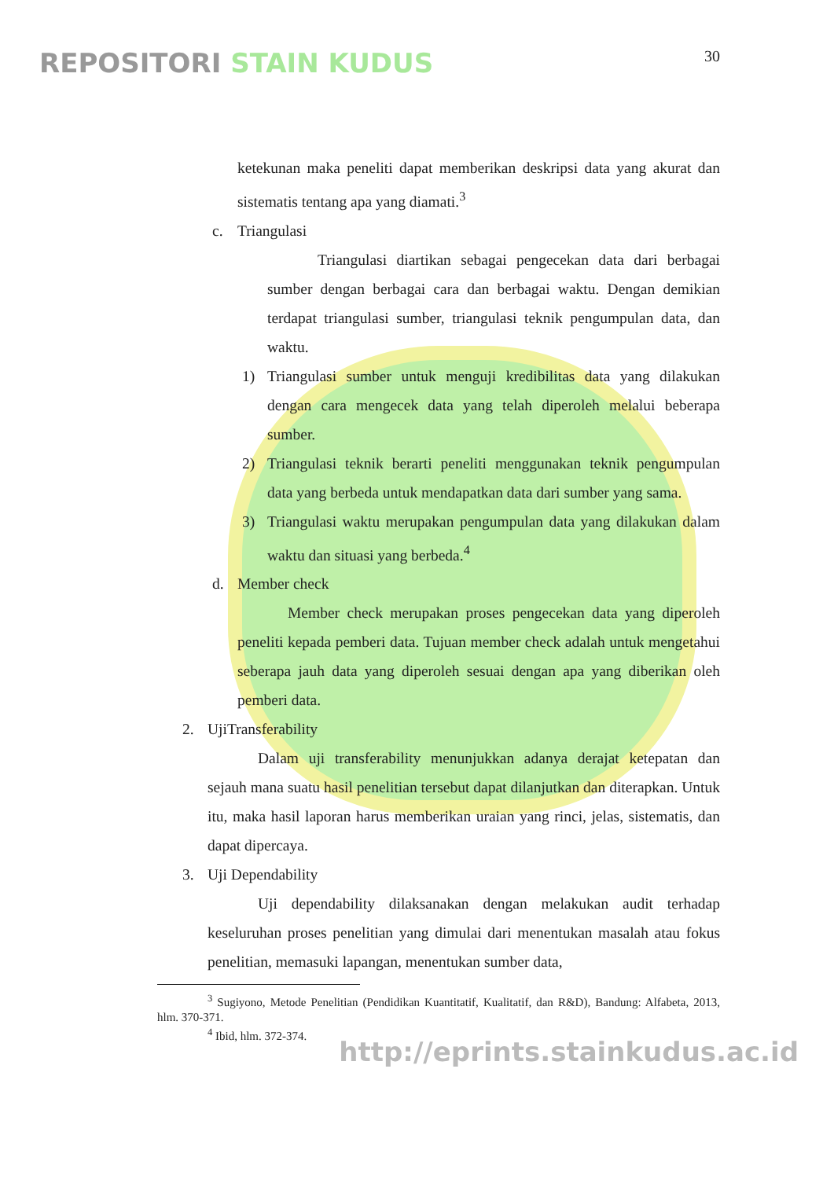REPOSITORI STAIN KUDUS
30
ketekunan maka peneliti dapat memberikan deskripsi data yang akurat dan sistematis tentang apa yang diamati.<sup>3</sup>
c. Triangulasi
Triangulasi diartikan sebagai pengecekan data dari berbagai sumber dengan berbagai cara dan berbagai waktu. Dengan demikian terdapat triangulasi sumber, triangulasi teknik pengumpulan data, dan waktu.
1)
Triangulasi sumber untuk menguji kredibilitas data yang dilakukan dengan cara mengecek data yang telah diperoleh melalui beberapa sumber.
2)
Triangulasi teknik berarti peneliti menggunakan teknik pengumpulan data yang berbeda untuk mendapatkan data dari sumber yang sama.
3)
Triangulasi waktu merupakan pengumpulan data yang dilakukan dalam waktu dan situasi yang berbeda.<sup>4</sup>
d. Member check
Member check merupakan proses pengecekan data yang diperoleh peneliti kepada pemberi data. Tujuan member check adalah untuk mengetahui seberapa jauh data yang diperoleh sesuai dengan apa yang diberikan oleh pemberi data.
2. UjiTransferability
Dalam uji transferability menunjukkan adanya derajat ketepatan dan sejauh mana suatu hasil penelitian tersebut dapat dilanjutkan dan diterapkan. Untuk itu, maka hasil laporan harus memberikan uraian yang rinci, jelas, sistematis, dan dapat dipercaya.
3. Uji Dependability
Uji dependability dilaksanakan dengan melakukan audit terhadap keseluruhan proses penelitian yang dimulai dari menentukan masalah atau fokus penelitian, memasuki lapangan, menentukan sumber data,
<sup>3</sup> Sugiyono, Metode Penelitian (Pendidikan Kuantitatif, Kualitatif, dan R&D), Bandung: Alfabeta, 2013, hlm. 370-371.
<sup>4</sup> Ibid, hlm. 372-374.
http://eprints.stainkudus.ac.id